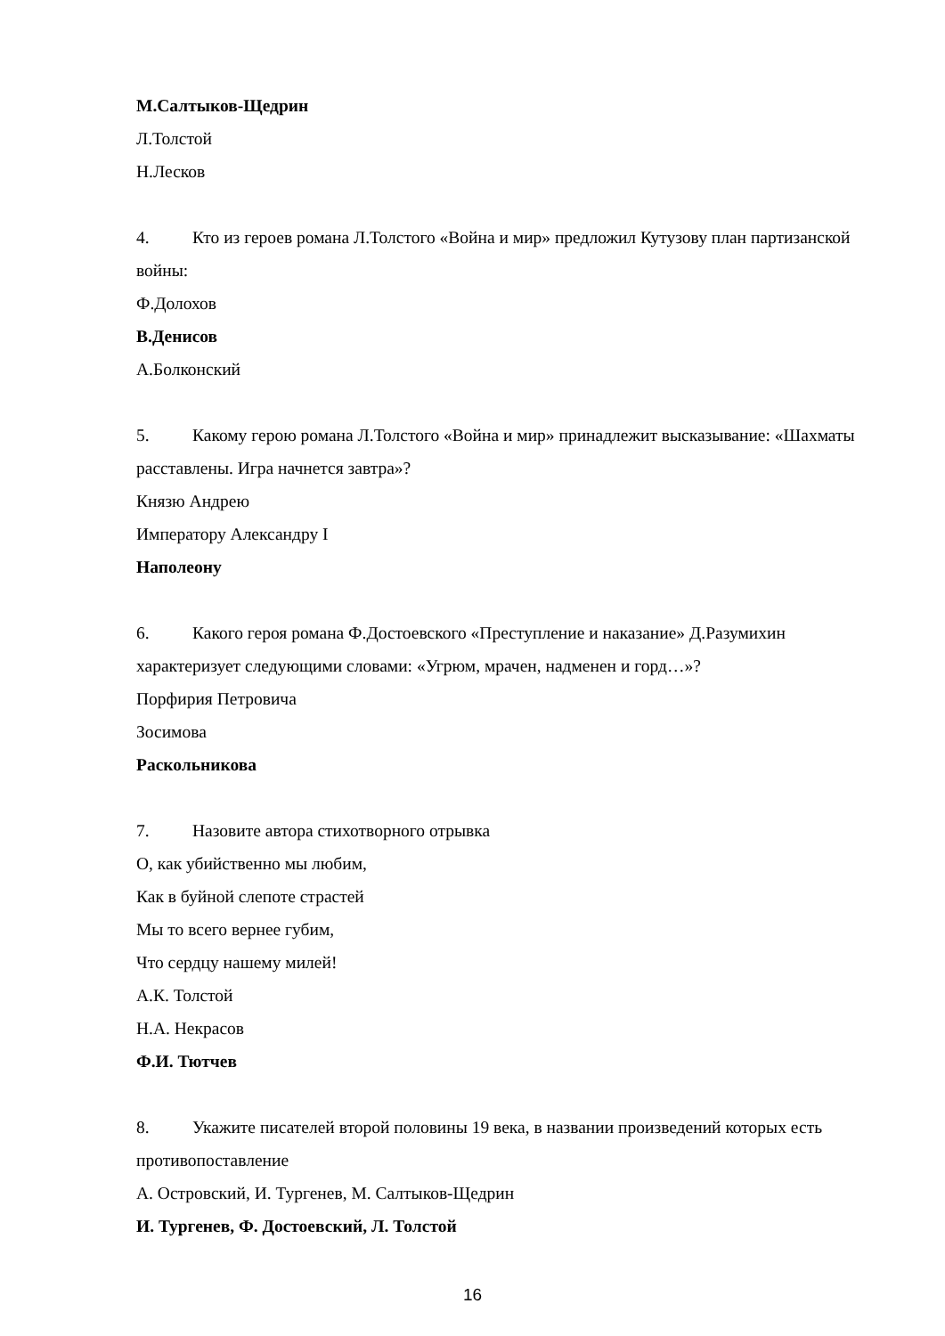М.Салтыков-Щедрин
Л.Толстой
Н.Лесков
4. Кто из героев романа Л.Толстого «Война и мир» предложил Кутузову план партизанской войны:
Ф.Долохов
В.Денисов
А.Болконский
5. Какому герою романа Л.Толстого «Война и мир» принадлежит высказывание: «Шахматы расставлены. Игра начнется завтра»?
Князю Андрею
Императору Александру I
Наполеону
6. Какого героя романа Ф.Достоевского «Преступление и наказание» Д.Разумихин характеризует следующими словами: «Угрюм, мрачен, надменен и горд…»?
Порфирия Петровича
Зосимова
Раскольникова
7. Назовите автора стихотворного отрывка
О, как убийственно мы любим,
Как в буйной слепоте страстей
Мы то всего вернее губим,
Что сердцу нашему милей!
А.К. Толстой
Н.А. Некрасов
Ф.И. Тютчев
8. Укажите писателей второй половины 19 века, в названии произведений которых есть противопоставление
А. Островский, И. Тургенев, М. Салтыков-Щедрин
И. Тургенев, Ф. Достоевский, Л. Толстой
16